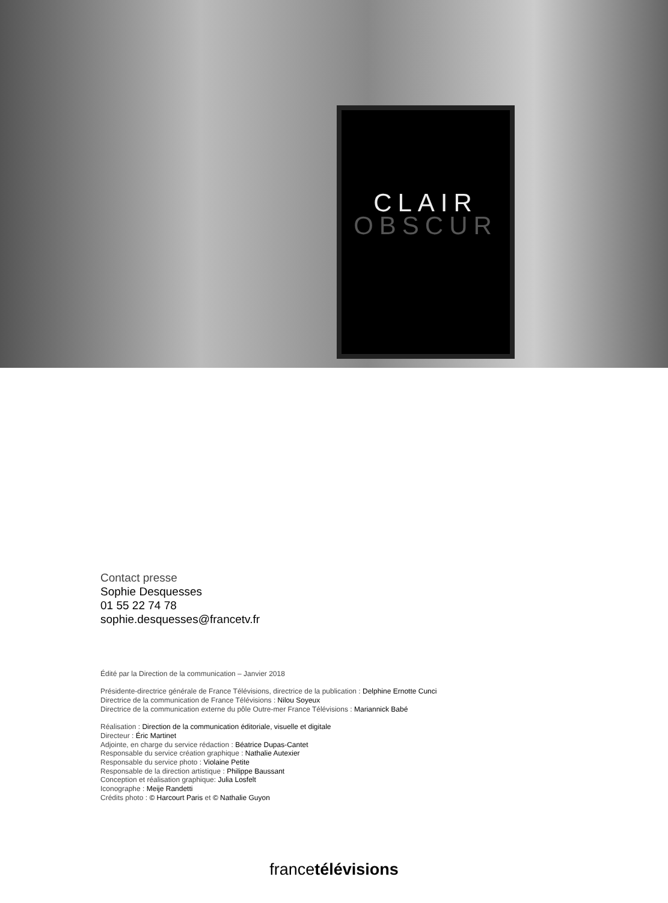CLAIR
OBSCUR
Contact presse
Sophie Desquesses
01 55 22 74 78
sophie.desquesses@francetv.fr
Édité par la Direction de la communication – Janvier 2018
Présidente-directrice générale de France Télévisions, directrice de la publication : Delphine Ernotte Cunci
Directrice de la communication de France Télévisions : Nilou Soyeux
Directrice de la communication externe du pôle Outre-mer France Télévisions : Mariannick Babé
Réalisation : Direction de la communication éditoriale, visuelle et digitale
Directeur : Éric Martinet
Adjointe, en charge du service rédaction : Béatrice Dupas-Cantet
Responsable du service création graphique : Nathalie Autexier
Responsable du service photo : Violaine Petite
Responsable de la direction artistique : Philippe Baussant
Conception et réalisation graphique: Julia Losfelt
Iconographe : Meije Randetti
Crédits photo : © Harcourt Paris et © Nathalie Guyon
francetélévisions